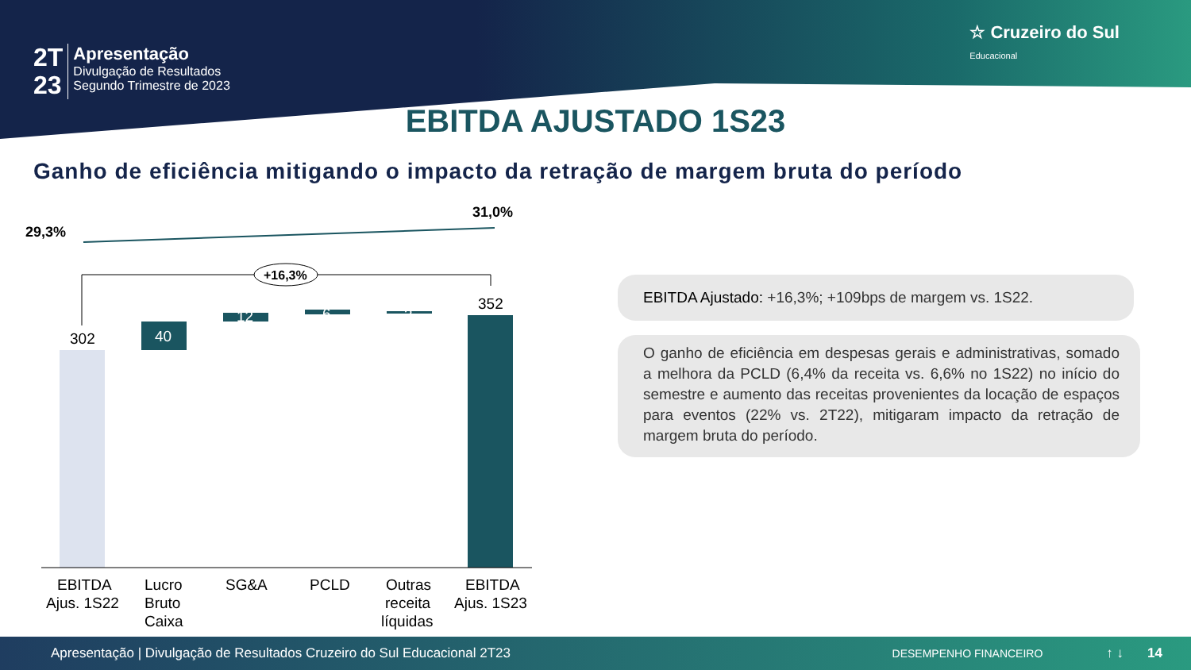2T
23
Apresentação
Divulgação de Resultados
Segundo Trimestre de 2023
☆ Cruzeiro do Sul
Educacional
EBITDA AJUSTADO 1S23
Ganho de eficiência mitigando o impacto da retração de margem bruta do período
29,3%
31,0%
+16,3%
302
40
12
6
3
352
EBITDA
Ajus. 1S22
Lucro
Bruto
Caixa
SG&A
PCLD
Outras
receita
líquidas
EBITDA
Ajus. 1S23
EBITDA Ajustado: +16,3%; +109bps de margem vs. 1S22.
O ganho de eficiência em despesas gerais e administrativas, somado a melhora da PCLD (6,4% da receita vs. 6,6% no 1S22) no início do semestre e aumento das receitas provenientes da locação de espaços para eventos (22% vs. 2T22), mitigaram impacto da retração de margem bruta do período.
Apresentação | Divulgação de Resultados Cruzeiro do Sul Educacional 2T23 DESEMPENHO FINANCEIRO ↑ ↓ 14